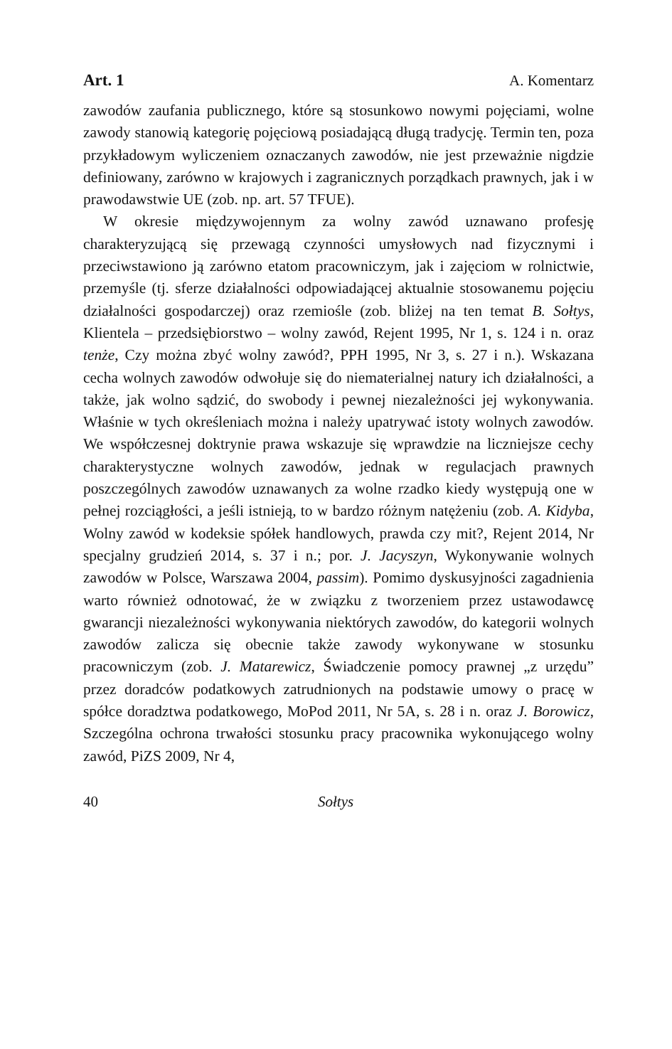Art. 1 A. Komentarz
zawodów zaufania publicznego, które są stosunkowo nowymi pojęciami, wolne zawody stanowią kategorię pojęciową posiadającą długą tradycję. Termin ten, poza przykładowym wyliczeniem oznaczanych zawodów, nie jest przeważnie nigdzie definiowany, zarówno w krajowych i zagranicznych porządkach prawnych, jak i w prawodawstwie UE (zob. np. art. 57 TFUE).
W okresie międzywojennym za wolny zawód uznawano profesję charakteryzującą się przewagą czynności umysłowych nad fizycznymi i przeciwstawiono ją zarówno etatom pracowniczym, jak i zajęciom w rolnictwie, przemyśle (tj. sferze działalności odpowiadającej aktualnie stosowanemu pojęciu działalności gospodarczej) oraz rzemiośle (zob. bliżej na ten temat B. Sołtys, Klientela – przedsiębiorstwo – wolny zawód, Rejent 1995, Nr 1, s. 124 i n. oraz tenże, Czy można zbyć wolny zawód?, PPH 1995, Nr 3, s. 27 i n.). Wskazana cecha wolnych zawodów odwołuje się do niematerialnej natury ich działalności, a także, jak wolno sądzić, do swobody i pewnej niezależności jej wykonywania. Właśnie w tych określeniach można i należy upatrywać istoty wolnych zawodów. We współczesnej doktrynie prawa wskazuje się wprawdzie na liczniejsze cechy charakterystyczne wolnych zawodów, jednak w regulacjach prawnych poszczególnych zawodów uznawanych za wolne rzadko kiedy występują one w pełnej rozciągłości, a jeśli istnieją, to w bardzo różnym natężeniu (zob. A. Kidyba, Wolny zawód w kodeksie spółek handlowych, prawda czy mit?, Rejent 2014, Nr specjalny grudzień 2014, s. 37 i n.; por. J. Jacyszyn, Wykonywanie wolnych zawodów w Polsce, Warszawa 2004, passim). Pomimo dyskusyjności zagadnienia warto również odnotować, że w związku z tworzeniem przez ustawodawcę gwarancji niezależności wykonywania niektórych zawodów, do kategorii wolnych zawodów zalicza się obecnie także zawody wykonywane w stosunku pracowniczym (zob. J. Matarewicz, Świadczenie pomocy prawnej „z urzędu” przez doradców podatkowych zatrudnionych na podstawie umowy o pracę w spółce doradztwa podatkowego, MoPod 2011, Nr 5A, s. 28 i n. oraz J. Borowicz, Szczególna ochrona trwałości stosunku pracy pracownika wykonującego wolny zawód, PiZS 2009, Nr 4,
40 Sołtys